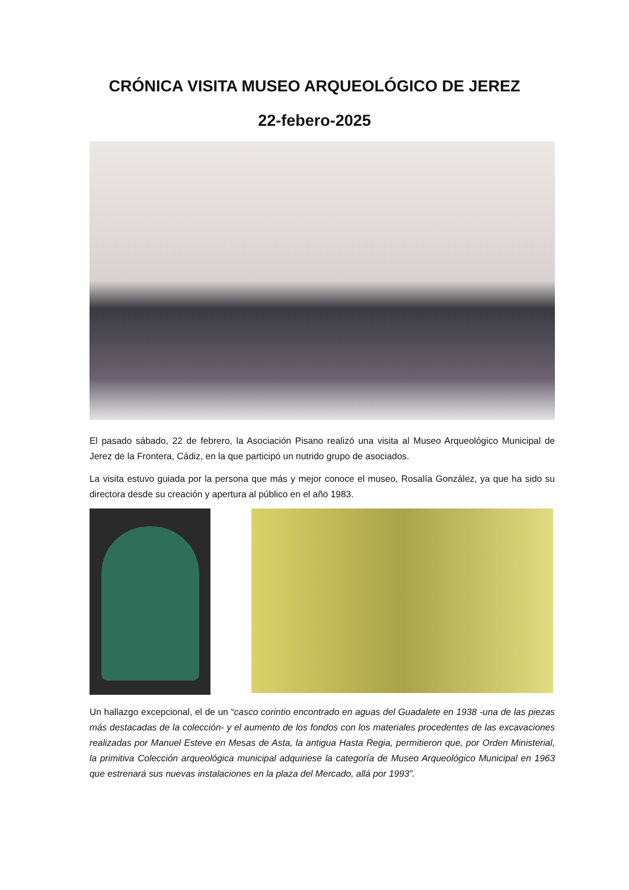CRÓNICA VISITA MUSEO ARQUEOLÓGICO DE JEREZ
22-febero-2025
El pasado sábado, 22 de febrero, la Asociación Pisano realizó una visita al Museo Arqueológico Municipal de Jerez de la Frontera, Cádiz, en la que participó un nutrido grupo de asociados.
La visita estuvo guiada por la persona que más y mejor conoce el museo, Rosalía González, ya que ha sido su directora desde su creación y apertura al público en el año 1983.
Un hallazgo excepcional, el de un “casco corintio encontrado en aguas del Guadalete en 1938 -una de las piezas más destacadas de la colección- y el aumento de los fondos con los materiales procedentes de las excavaciones realizadas por Manuel Esteve en Mesas de Asta, la antigua Hasta Regia, permitieron que, por Orden Ministerial, la primitiva Colección arqueológica municipal adquiriese la categoría de Museo Arqueológico Municipal en 1963 que estrenará sus nuevas instalaciones en la plaza del Mercado, allá por 1993”.